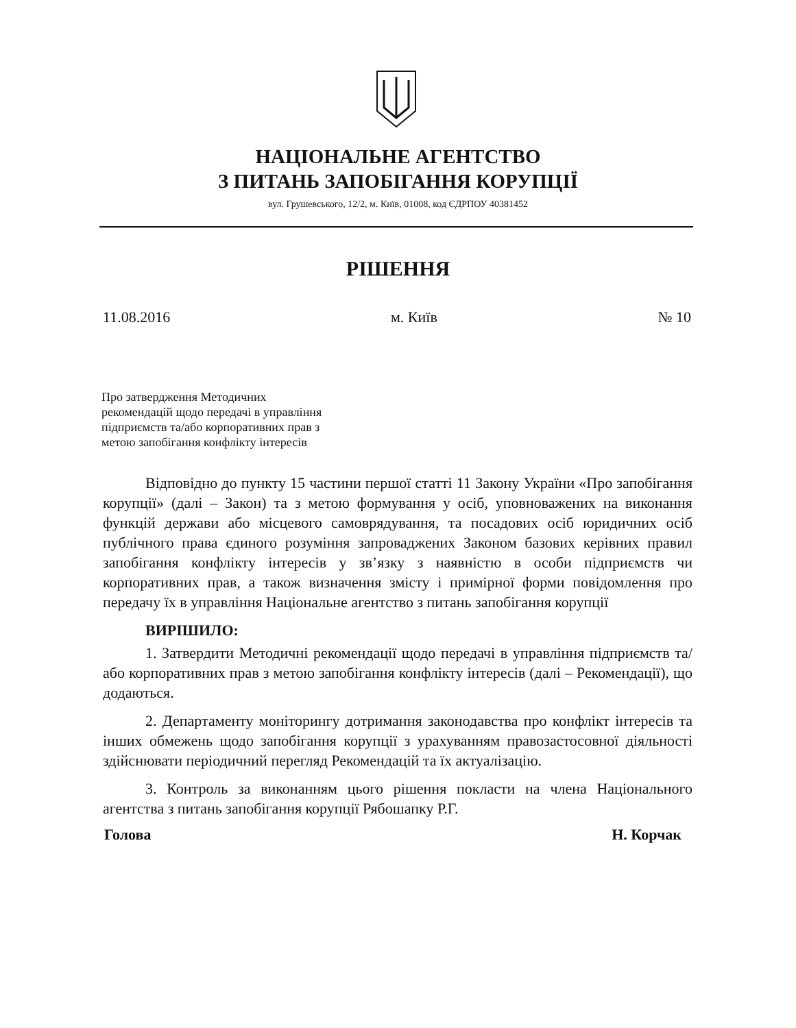НАЦІОНАЛЬНЕ АГЕНТСТВО
З ПИТАНЬ ЗАПОБІГАННЯ КОРУПЦІЇ
вул. Грушевського, 12/2, м. Київ, 01008, код ЄДРПОУ 40381452
РІШЕННЯ
11.08.2016 м. Київ № 10
Про затвердження Методичних
рекомендацій щодо передачі в управління
підприємств та/або корпоративних прав з
метою запобігання конфлікту інтересів
Відповідно до пункту 15 частини першої статті 11 Закону України «Про запобігання корупції» (далі – Закон) та з метою формування у осіб, уповноважених на виконання функцій держави або місцевого самоврядування, та посадових осіб юридичних осіб публічного права єдиного розуміння запроваджених Законом базових керівних правил запобігання конфлікту інтересів у зв’язку з наявністю в особи підприємств чи корпоративних прав, а також визначення змісту і примірної форми повідомлення про передачу їх в управління Національне агентство з питань запобігання корупції
ВИРІШИЛО:
1. Затвердити Методичні рекомендації щодо передачі в управління підприємств та/або корпоративних прав з метою запобігання конфлікту інтересів (далі – Рекомендації), що додаються.
2. Департаменту моніторингу дотримання законодавства про конфлікт інтересів та інших обмежень щодо запобігання корупції з урахуванням правозастосовної діяльності здійснювати періодичний перегляд Рекомендацій та їх актуалізацію.
3. Контроль за виконанням цього рішення покласти на члена Національного агентства з питань запобігання корупції Рябошапку Р.Г.
Голова Н. Корчак